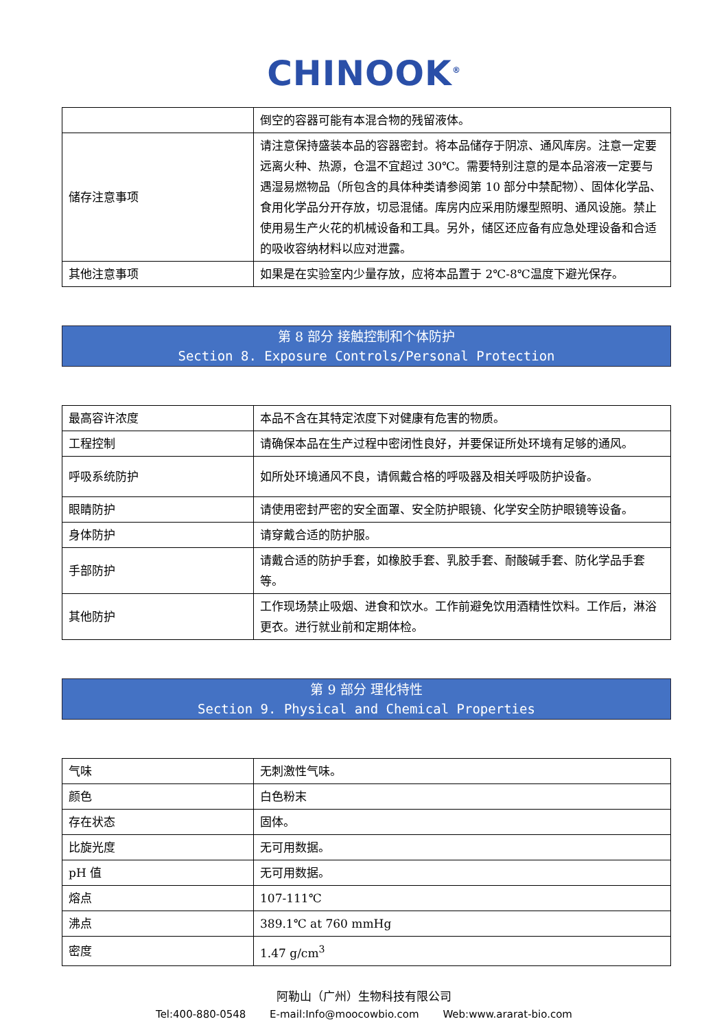CHINOOK<sup>®</sup>
| | 倒空的容器可能有本混合物的残留液体。 |
| 储存注意事项 | 请注意保持盛装本品的容器密封。将本品储存于阴凉、通风库房。注意一定要远离火种、热源，仓温不宜超过 30℃。需要特别注意的是本品溶液一定要与遇湿易燃物品（所包含的具体种类请参阅第 10 部分中禁配物）、固体化学品、食用化学品分开存放，切忌混储。库房内应采用防爆型照明、通风设施。禁止使用易生产火花的机械设备和工具。另外，储区还应备有应急处理设备和合适的吸收容纳材料以应对泄露。 |
| 其他注意事项 | 如果是在实验室内少量存放，应将本品置于 2℃-8℃温度下避光保存。 |
第 8 部分 接触控制和个体防护
Section 8. Exposure Controls/Personal Protection
| 最高容许浓度 | 本品不含在其特定浓度下对健康有危害的物质。 |
| 工程控制 | 请确保本品在生产过程中密闭性良好，并要保证所处环境有足够的通风。 |
| 呼吸系统防护 | 如所处环境通风不良，请佩戴合格的呼吸器及相关呼吸防护设备。 |
| 眼睛防护 | 请使用密封严密的安全面罩、安全防护眼镜、化学安全防护眼镜等设备。 |
| 身体防护 | 请穿戴合适的防护服。 |
| 手部防护 | 请戴合适的防护手套，如橡胶手套、乳胶手套、耐酸碱手套、防化学品手套等。 |
| 其他防护 | 工作现场禁止吸烟、进食和饮水。工作前避免饮用酒精性饮料。工作后，淋浴更衣。进行就业前和定期体检。 |
第 9 部分 理化特性
Section 9. Physical and Chemical Properties
| 气味 | 无刺激性气味。 |
| 颜色 | 白色粉末 |
| 存在状态 | 固体。 |
| 比旋光度 | 无可用数据。 |
| pH 值 | 无可用数据。 |
| 熔点 | 107-111℃ |
| 沸点 | 389.1℃ at 760 mmHg |
| 密度 | 1.47 g/cm<sup>3</sup> |
阿勒山（广州）生物科技有限公司
Tel:400-880-0548 E-mail:Info@moocowbio.com Web:www.ararat-bio.com